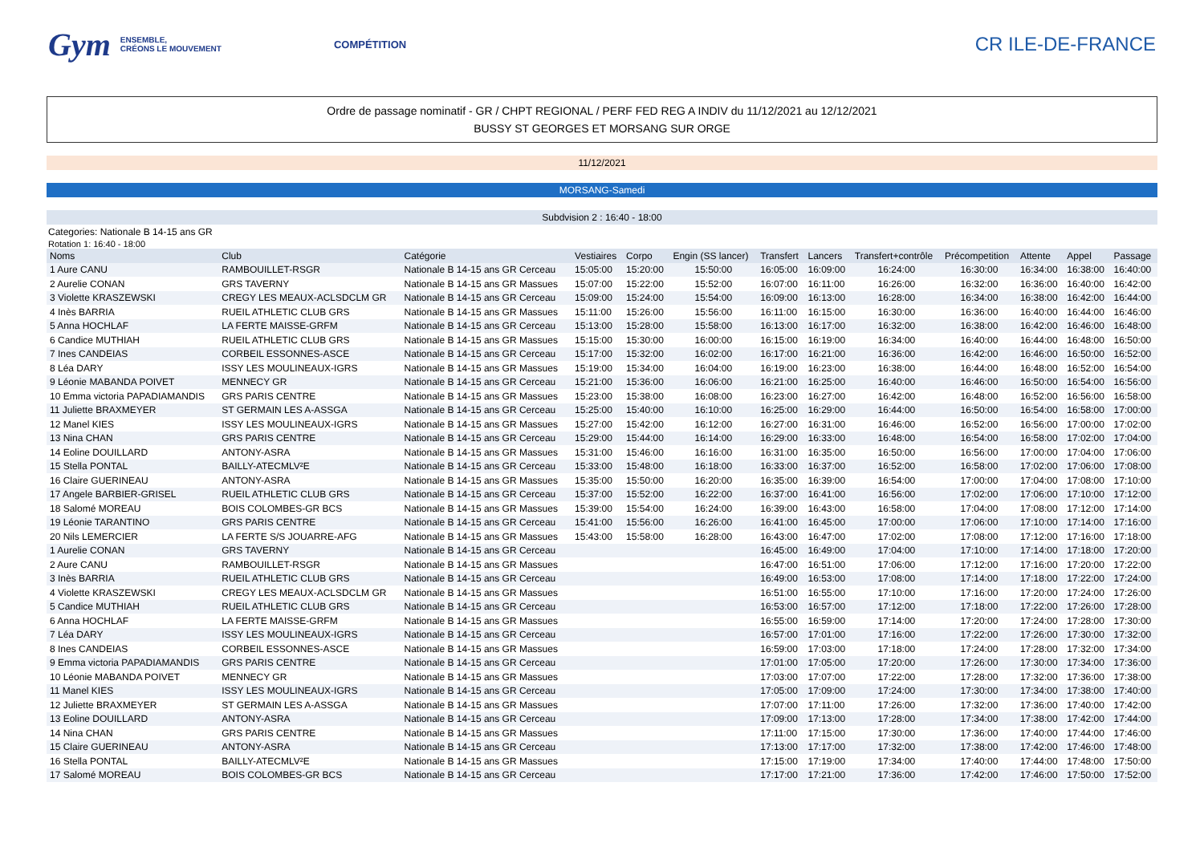Gym ENSEMBLE,
CRÉONS LE MOUVEMENT COMPÉTITION CR ILE-DE-FRANCE
Ordre de passage nominatif - GR / CHPT REGIONAL / PERF FED REG A INDIV du 11/12/2021 au 12/12/2021
BUSSY ST GEORGES ET MORSANG SUR ORGE
11/12/2021
MORSANG-Samedi
Subdvision 2 : 16:40 - 18:00
Categories: Nationale B 14-15 ans GR
Rotation 1: 16:40 - 18:00
| Noms | Club | Catégorie | Vestiaires | Corpo | Engin (SS lancer) | Transfert | Lancers | Transfert+contrôle | Précompetition | Attente | Appel | Passage |
| --- | --- | --- | --- | --- | --- | --- | --- | --- | --- | --- | --- | --- |
| 1 Aure CANU | RAMBOUILLET-RSGR | Nationale B 14-15 ans GR Cerceau | 15:05:00 | 15:20:00 | 15:50:00 | 16:05:00 | 16:09:00 | 16:24:00 | 16:30:00 | 16:34:00 | 16:38:00 | 16:40:00 |
| 2 Aurelie CONAN | GRS TAVERNY | Nationale B 14-15 ans GR Massues | 15:07:00 | 15:22:00 | 15:52:00 | 16:07:00 | 16:11:00 | 16:26:00 | 16:32:00 | 16:36:00 | 16:40:00 | 16:42:00 |
| 3 Violette KRASZEWSKI | CREGY LES MEAUX-ACLSDCLM GR | Nationale B 14-15 ans GR Cerceau | 15:09:00 | 15:24:00 | 15:54:00 | 16:09:00 | 16:13:00 | 16:28:00 | 16:34:00 | 16:38:00 | 16:42:00 | 16:44:00 |
| 4 Inès BARRIA | RUEIL ATHLETIC CLUB GRS | Nationale B 14-15 ans GR Massues | 15:11:00 | 15:26:00 | 15:56:00 | 16:11:00 | 16:15:00 | 16:30:00 | 16:36:00 | 16:40:00 | 16:44:00 | 16:46:00 |
| 5 Anna HOCHLAF | LA FERTE MAISSE-GRFM | Nationale B 14-15 ans GR Cerceau | 15:13:00 | 15:28:00 | 15:58:00 | 16:13:00 | 16:17:00 | 16:32:00 | 16:38:00 | 16:42:00 | 16:46:00 | 16:48:00 |
| 6 Candice MUTHIAH | RUEIL ATHLETIC CLUB GRS | Nationale B 14-15 ans GR Massues | 15:15:00 | 15:30:00 | 16:00:00 | 16:15:00 | 16:19:00 | 16:34:00 | 16:40:00 | 16:44:00 | 16:48:00 | 16:50:00 |
| 7 Ines CANDEIAS | CORBEIL ESSONNES-ASCE | Nationale B 14-15 ans GR Cerceau | 15:17:00 | 15:32:00 | 16:02:00 | 16:17:00 | 16:21:00 | 16:36:00 | 16:42:00 | 16:46:00 | 16:50:00 | 16:52:00 |
| 8 Léa DARY | ISSY LES MOULINEAUX-IGRS | Nationale B 14-15 ans GR Massues | 15:19:00 | 15:34:00 | 16:04:00 | 16:19:00 | 16:23:00 | 16:38:00 | 16:44:00 | 16:48:00 | 16:52:00 | 16:54:00 |
| 9 Léonie MABANDA POIVET | MENNECY GR | Nationale B 14-15 ans GR Cerceau | 15:21:00 | 15:36:00 | 16:06:00 | 16:21:00 | 16:25:00 | 16:40:00 | 16:46:00 | 16:50:00 | 16:54:00 | 16:56:00 |
| 10 Emma victoria PAPADIAMANDIS | GRS PARIS CENTRE | Nationale B 14-15 ans GR Massues | 15:23:00 | 15:38:00 | 16:08:00 | 16:23:00 | 16:27:00 | 16:42:00 | 16:48:00 | 16:52:00 | 16:56:00 | 16:58:00 |
| 11 Juliette BRAXMEYER | ST GERMAIN LES A-ASSGA | Nationale B 14-15 ans GR Cerceau | 15:25:00 | 15:40:00 | 16:10:00 | 16:25:00 | 16:29:00 | 16:44:00 | 16:50:00 | 16:54:00 | 16:58:00 | 17:00:00 |
| 12 Manel KIES | ISSY LES MOULINEAUX-IGRS | Nationale B 14-15 ans GR Massues | 15:27:00 | 15:42:00 | 16:12:00 | 16:27:00 | 16:31:00 | 16:46:00 | 16:52:00 | 16:56:00 | 17:00:00 | 17:02:00 |
| 13 Nina CHAN | GRS PARIS CENTRE | Nationale B 14-15 ans GR Cerceau | 15:29:00 | 15:44:00 | 16:14:00 | 16:29:00 | 16:33:00 | 16:48:00 | 16:54:00 | 16:58:00 | 17:02:00 | 17:04:00 |
| 14 Eoline DOUILLARD | ANTONY-ASRA | Nationale B 14-15 ans GR Massues | 15:31:00 | 15:46:00 | 16:16:00 | 16:31:00 | 16:35:00 | 16:50:00 | 16:56:00 | 17:00:00 | 17:04:00 | 17:06:00 |
| 15 Stella PONTAL | BAILLY-ATECMLV²E | Nationale B 14-15 ans GR Cerceau | 15:33:00 | 15:48:00 | 16:18:00 | 16:33:00 | 16:37:00 | 16:52:00 | 16:58:00 | 17:02:00 | 17:06:00 | 17:08:00 |
| 16 Claire GUERINEAU | ANTONY-ASRA | Nationale B 14-15 ans GR Massues | 15:35:00 | 15:50:00 | 16:20:00 | 16:35:00 | 16:39:00 | 16:54:00 | 17:00:00 | 17:04:00 | 17:08:00 | 17:10:00 |
| 17 Angele BARBIER-GRISEL | RUEIL ATHLETIC CLUB GRS | Nationale B 14-15 ans GR Cerceau | 15:37:00 | 15:52:00 | 16:22:00 | 16:37:00 | 16:41:00 | 16:56:00 | 17:02:00 | 17:06:00 | 17:10:00 | 17:12:00 |
| 18 Salomé MOREAU | BOIS COLOMBES-GR BCS | Nationale B 14-15 ans GR Massues | 15:39:00 | 15:54:00 | 16:24:00 | 16:39:00 | 16:43:00 | 16:58:00 | 17:04:00 | 17:08:00 | 17:12:00 | 17:14:00 |
| 19 Léonie TARANTINO | GRS PARIS CENTRE | Nationale B 14-15 ans GR Cerceau | 15:41:00 | 15:56:00 | 16:26:00 | 16:41:00 | 16:45:00 | 17:00:00 | 17:06:00 | 17:10:00 | 17:14:00 | 17:16:00 |
| 20 Nils LEMERCIER | LA FERTE S/S JOUARRE-AFG | Nationale B 14-15 ans GR Massues | 15:43:00 | 15:58:00 | 16:28:00 | 16:43:00 | 16:47:00 | 17:02:00 | 17:08:00 | 17:12:00 | 17:16:00 | 17:18:00 |
| 1 Aurelie CONAN | GRS TAVERNY | Nationale B 14-15 ans GR Cerceau | | | | 16:45:00 | 16:49:00 | 17:04:00 | 17:10:00 | 17:14:00 | 17:18:00 | 17:20:00 |
| 2 Aure CANU | RAMBOUILLET-RSGR | Nationale B 14-15 ans GR Massues | | | | 16:47:00 | 16:51:00 | 17:06:00 | 17:12:00 | 17:16:00 | 17:20:00 | 17:22:00 |
| 3 Inès BARRIA | RUEIL ATHLETIC CLUB GRS | Nationale B 14-15 ans GR Cerceau | | | | 16:49:00 | 16:53:00 | 17:08:00 | 17:14:00 | 17:18:00 | 17:22:00 | 17:24:00 |
| 4 Violette KRASZEWSKI | CREGY LES MEAUX-ACLSDCLM GR | Nationale B 14-15 ans GR Massues | | | | 16:51:00 | 16:55:00 | 17:10:00 | 17:16:00 | 17:20:00 | 17:24:00 | 17:26:00 |
| 5 Candice MUTHIAH | RUEIL ATHLETIC CLUB GRS | Nationale B 14-15 ans GR Cerceau | | | | 16:53:00 | 16:57:00 | 17:12:00 | 17:18:00 | 17:22:00 | 17:26:00 | 17:28:00 |
| 6 Anna HOCHLAF | LA FERTE MAISSE-GRFM | Nationale B 14-15 ans GR Massues | | | | 16:55:00 | 16:59:00 | 17:14:00 | 17:20:00 | 17:24:00 | 17:28:00 | 17:30:00 |
| 7 Léa DARY | ISSY LES MOULINEAUX-IGRS | Nationale B 14-15 ans GR Cerceau | | | | 16:57:00 | 17:01:00 | 17:16:00 | 17:22:00 | 17:26:00 | 17:30:00 | 17:32:00 |
| 8 Ines CANDEIAS | CORBEIL ESSONNES-ASCE | Nationale B 14-15 ans GR Massues | | | | 16:59:00 | 17:03:00 | 17:18:00 | 17:24:00 | 17:28:00 | 17:32:00 | 17:34:00 |
| 9 Emma victoria PAPADIAMANDIS | GRS PARIS CENTRE | Nationale B 14-15 ans GR Cerceau | | | | 17:01:00 | 17:05:00 | 17:20:00 | 17:26:00 | 17:30:00 | 17:34:00 | 17:36:00 |
| 10 Léonie MABANDA POIVET | MENNECY GR | Nationale B 14-15 ans GR Massues | | | | 17:03:00 | 17:07:00 | 17:22:00 | 17:28:00 | 17:32:00 | 17:36:00 | 17:38:00 |
| 11 Manel KIES | ISSY LES MOULINEAUX-IGRS | Nationale B 14-15 ans GR Cerceau | | | | 17:05:00 | 17:09:00 | 17:24:00 | 17:30:00 | 17:34:00 | 17:38:00 | 17:40:00 |
| 12 Juliette BRAXMEYER | ST GERMAIN LES A-ASSGA | Nationale B 14-15 ans GR Massues | | | | 17:07:00 | 17:11:00 | 17:26:00 | 17:32:00 | 17:36:00 | 17:40:00 | 17:42:00 |
| 13 Eoline DOUILLARD | ANTONY-ASRA | Nationale B 14-15 ans GR Cerceau | | | | 17:09:00 | 17:13:00 | 17:28:00 | 17:34:00 | 17:38:00 | 17:42:00 | 17:44:00 |
| 14 Nina CHAN | GRS PARIS CENTRE | Nationale B 14-15 ans GR Massues | | | | 17:11:00 | 17:15:00 | 17:30:00 | 17:36:00 | 17:40:00 | 17:44:00 | 17:46:00 |
| 15 Claire GUERINEAU | ANTONY-ASRA | Nationale B 14-15 ans GR Cerceau | | | | 17:13:00 | 17:17:00 | 17:32:00 | 17:38:00 | 17:42:00 | 17:46:00 | 17:48:00 |
| 16 Stella PONTAL | BAILLY-ATECMLV²E | Nationale B 14-15 ans GR Massues | | | | 17:15:00 | 17:19:00 | 17:34:00 | 17:40:00 | 17:44:00 | 17:48:00 | 17:50:00 |
| 17 Salomé MOREAU | BOIS COLOMBES-GR BCS | Nationale B 14-15 ans GR Cerceau | | | | 17:17:00 | 17:21:00 | 17:36:00 | 17:42:00 | 17:46:00 | 17:50:00 | 17:52:00 |